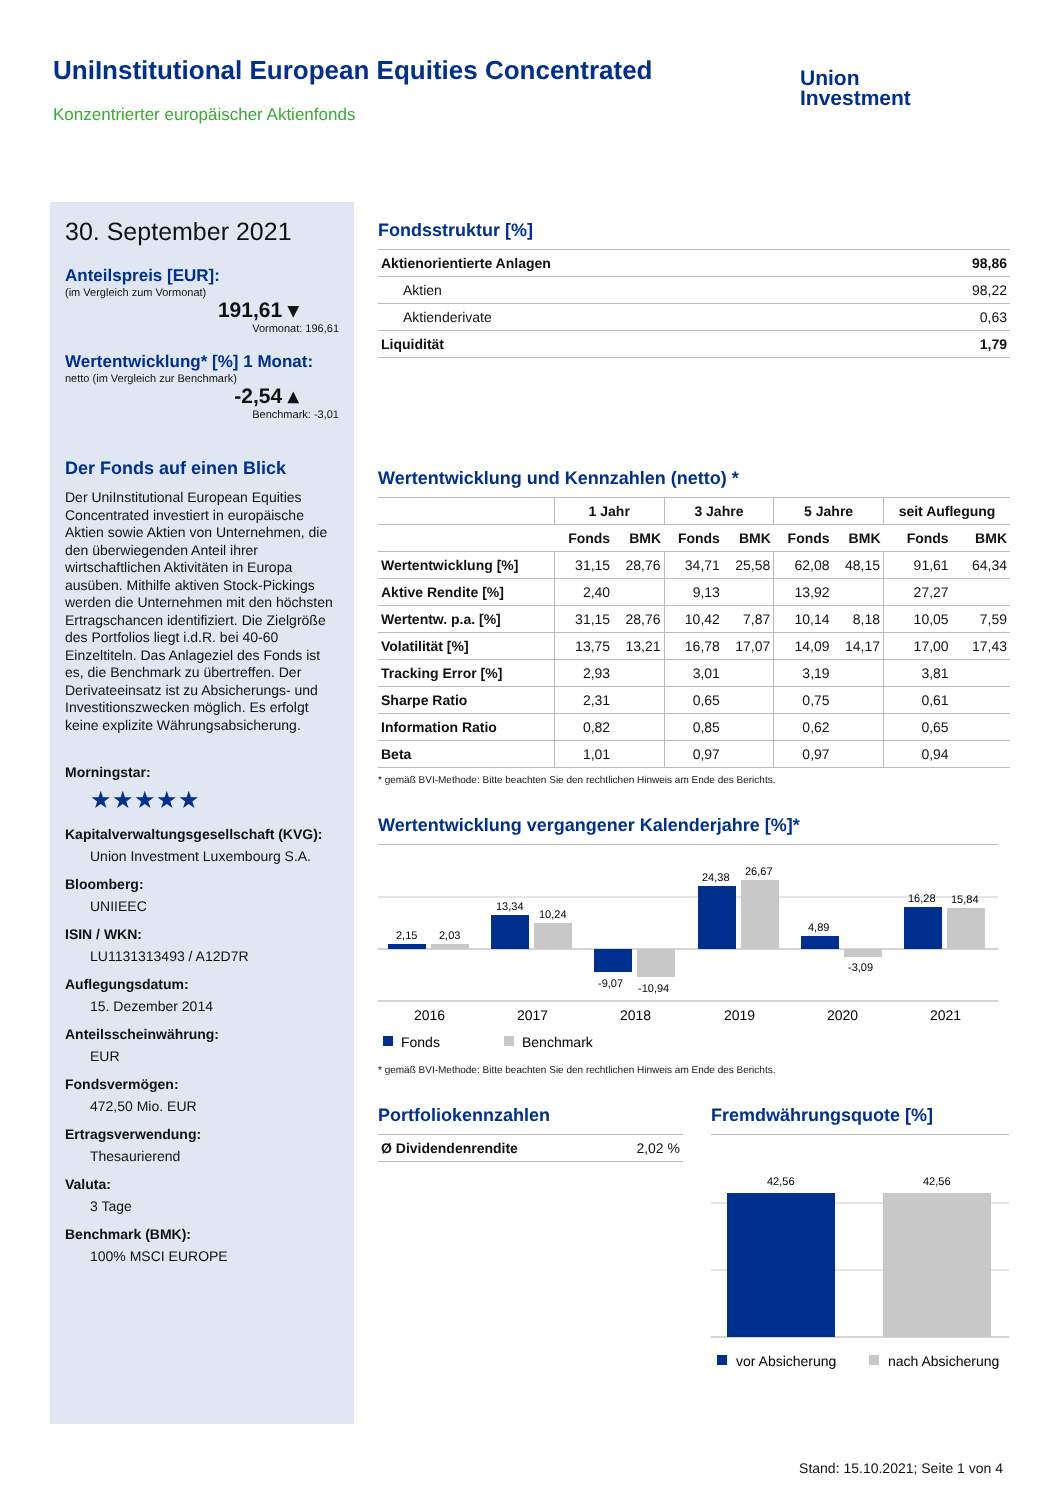UniInstitutional European Equities Concentrated
Konzentrierter europäischer Aktienfonds
Union
Investment
30. September 2021
Anteilspreis [EUR]:
(im Vergleich zum Vormonat)
191,61 ▾
Vormonat: 196,61
Wertentwicklung* [%] 1 Monat:
netto (im Vergleich zur Benchmark)
-2,54 ▴
Benchmark: -3,01
Der Fonds auf einen Blick
Der UniInstitutional European Equities Concentrated investiert in europäische Aktien sowie Aktien von Unternehmen, die den überwiegenden Anteil ihrer wirtschaftlichen Aktivitäten in Europa ausüben. Mithilfe aktiven Stock-Pickings werden die Unternehmen mit den höchsten Ertragschancen identifiziert. Die Zielgröße des Portfolios liegt i.d.R. bei 40-60 Einzeltiteln. Das Anlageziel des Fonds ist es, die Benchmark zu übertreffen. Der Derivateeinsatz ist zu Absicherungs- und Investitionszwecken möglich. Es erfolgt keine explizite Währungsabsicherung.
Morningstar:
★★★★★
Kapitalverwaltungsgesellschaft (KVG):
Union Investment Luxembourg S.A.
Bloomberg:
UNIIEEC
ISIN / WKN:
LU1131313493 / A12D7R
Auflegungsdatum:
15. Dezember 2014
Anteilsscheinwährung:
EUR
Fondsvermögen:
472,50 Mio. EUR
Ertragsverwendung:
Thesaurierend
Valuta:
3 Tage
Benchmark (BMK):
100% MSCI EUROPE
Fondsstruktur [%]
| Aktienorientierte Anlagen | 98,86 |
| Aktien | 98,22 |
| Aktienderivate | 0,63 |
| Liquidität | 1,79 |
Wertentwicklung und Kennzahlen (netto) *
| | 1 Jahr | | 3 Jahre | | 5 Jahre | | seit Auflegung | |
| --- | --- | --- | --- | --- | --- | --- | --- | --- |
| | Fonds | BMK | Fonds | BMK | Fonds | BMK | Fonds | BMK |
| Wertentwicklung [%] | 31,15 | 28,76 | 34,71 | 25,58 | 62,08 | 48,15 | 91,61 | 64,34 |
| Aktive Rendite [%] | 2,40 | | 9,13 | | 13,92 | | 27,27 | |
| Wertentw. p.a. [%] | 31,15 | 28,76 | 10,42 | 7,87 | 10,14 | 8,18 | 10,05 | 7,59 |
| Volatilität [%] | 13,75 | 13,21 | 16,78 | 17,07 | 14,09 | 14,17 | 17,00 | 17,43 |
| Tracking Error [%] | 2,93 | | 3,01 | | 3,19 | | 3,81 | |
| Sharpe Ratio | 2,31 | | 0,65 | | 0,75 | | 0,61 | |
| Information Ratio | 0,82 | | 0,85 | | 0,62 | | 0,65 | |
| Beta | 1,01 | | 0,97 | | 0,97 | | 0,94 | |
* gemäß BVI-Methode: Bitte beachten Sie den rechtlichen Hinweis am Ende des Berichts.
Wertentwicklung vergangener Kalenderjahre [%]*
2,15
2,03
13,34
10,24
-9,07
-10,94
24,38
26,67
4,89
-3,09
16,28
15,84
2016
2017
2018
2019
2020
2021
Fonds
Benchmark
* gemäß BVI-Methode: Bitte beachten Sie den rechtlichen Hinweis am Ende des Berichts.
Portfoliokennzahlen
| Ø Dividendenrendite | 2,02 % |
Fremdwährungsquote [%]
42,56
42,56
vor Absicherung
nach Absicherung
Stand: 15.10.2021; Seite 1 von 4